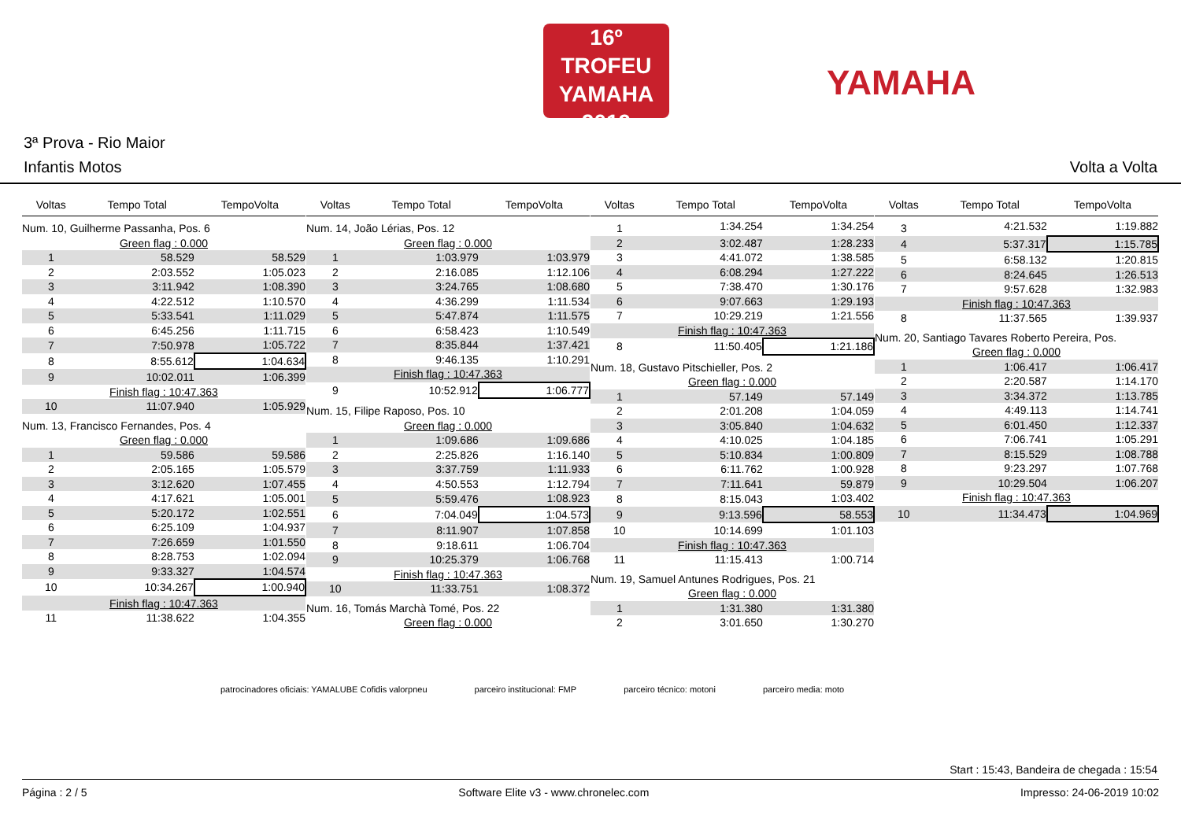16º TROFEU
YAMAHA
2019
YAMAHA
3ª Prova - Rio Maior
Infantis Motos Volta a Volta
| Voltas | Tempo Total | TempoVolta |
| --- | --- | --- |
| Num. 10, Guilherme Passanha, Pos. 6 | | |
| Green flag : 0.000 | | |
| 1 | 58.529 | 58.529 |
| 2 | 2:03.552 | 1:05.023 |
| 3 | 3:11.942 | 1:08.390 |
| 4 | 4:22.512 | 1:10.570 |
| 5 | 5:33.541 | 1:11.029 |
| 6 | 6:45.256 | 1:11.715 |
| 7 | 7:50.978 | 1:05.722 |
| 8 | 8:55.612 | 1:04.634 |
| 9 | 10:02.011 | 1:06.399 |
| Finish flag : 10:47.363 | | |
| 10 | 11:07.940 | 1:05.929 |
| Num. 13, Francisco Fernandes, Pos. 4 | | |
| Green flag : 0.000 | | |
| 1 | 59.586 | 59.586 |
| 2 | 2:05.165 | 1:05.579 |
| 3 | 3:12.620 | 1:07.455 |
| 4 | 4:17.621 | 1:05.001 |
| 5 | 5:20.172 | 1:02.551 |
| 6 | 6:25.109 | 1:04.937 |
| 7 | 7:26.659 | 1:01.550 |
| 8 | 8:28.753 | 1:02.094 |
| 9 | 9:33.327 | 1:04.574 |
| 10 | 10:34.267 | 1:00.940 |
| Finish flag : 10:47.363 | | |
| 11 | 11:38.622 | 1:04.355 |
| Voltas | Tempo Total | TempoVolta |
| --- | --- | --- |
| Num. 14, João Lérias, Pos. 12 | | |
| Green flag : 0.000 | | |
| 1 | 1:03.979 | 1:03.979 |
| 2 | 2:16.085 | 1:12.106 |
| 3 | 3:24.765 | 1:08.680 |
| 4 | 4:36.299 | 1:11.534 |
| 5 | 5:47.874 | 1:11.575 |
| 6 | 6:58.423 | 1:10.549 |
| 7 | 8:35.844 | 1:37.421 |
| 8 | 9:46.135 | 1:10.291 |
| Finish flag : 10:47.363 | | |
| 9 | 10:52.912 | 1:06.777 |
| Num. 15, Filipe Raposo, Pos. 10 | | |
| Green flag : 0.000 | | |
| 1 | 1:09.686 | 1:09.686 |
| 2 | 2:25.826 | 1:16.140 |
| 3 | 3:37.759 | 1:11.933 |
| 4 | 4:50.553 | 1:12.794 |
| 5 | 5:59.476 | 1:08.923 |
| 6 | 7:04.049 | 1:04.573 |
| 7 | 8:11.907 | 1:07.858 |
| 8 | 9:18.611 | 1:06.704 |
| 9 | 10:25.379 | 1:06.768 |
| Finish flag : 10:47.363 | | |
| 10 | 11:33.751 | 1:08.372 |
| Num. 16, Tomás Marchà Tomé, Pos. 22 | | |
| Green flag : 0.000 | | |
| Voltas | Tempo Total | TempoVolta |
| --- | --- | --- |
| 1 | 1:34.254 | 1:34.254 |
| 2 | 3:02.487 | 1:28.233 |
| 3 | 4:41.072 | 1:38.585 |
| 4 | 6:08.294 | 1:27.222 |
| 5 | 7:38.470 | 1:30.176 |
| 6 | 9:07.663 | 1:29.193 |
| 7 | 10:29.219 | 1:21.556 |
| Finish flag : 10:47.363 | | |
| 8 | 11:50.405 | 1:21.186 |
| Num. 18, Gustavo Pitschieller, Pos. 2 | | |
| Green flag : 0.000 | | |
| 1 | 57.149 | 57.149 |
| 2 | 2:01.208 | 1:04.059 |
| 3 | 3:05.840 | 1:04.632 |
| 4 | 4:10.025 | 1:04.185 |
| 5 | 5:10.834 | 1:00.809 |
| 6 | 6:11.762 | 1:00.928 |
| 7 | 7:11.641 | 59.879 |
| 8 | 8:15.043 | 1:03.402 |
| 9 | 9:13.596 | 58.553 |
| 10 | 10:14.699 | 1:01.103 |
| Finish flag : 10:47.363 | | |
| 11 | 11:15.413 | 1:00.714 |
| Num. 19, Samuel Antunes Rodrigues, Pos. 21 | | |
| Green flag : 0.000 | | |
| 1 | 1:31.380 | 1:31.380 |
| 2 | 3:01.650 | 1:30.270 |
| Voltas | Tempo Total | TempoVolta |
| --- | --- | --- |
| 3 | 4:21.532 | 1:19.882 |
| 4 | 5:37.317 | 1:15.785 |
| 5 | 6:58.132 | 1:20.815 |
| 6 | 8:24.645 | 1:26.513 |
| 7 | 9:57.628 | 1:32.983 |
| Finish flag : 10:47.363 | | |
| 8 | 11:37.565 | 1:39.937 |
| Num. 20, Santiago Tavares Roberto Pereira, Pos. | | |
| Green flag : 0.000 | | |
| 1 | 1:06.417 | 1:06.417 |
| 2 | 2:20.587 | 1:14.170 |
| 3 | 3:34.372 | 1:13.785 |
| 4 | 4:49.113 | 1:14.741 |
| 5 | 6:01.450 | 1:12.337 |
| 6 | 7:06.741 | 1:05.291 |
| 7 | 8:15.529 | 1:08.788 |
| 8 | 9:23.297 | 1:07.768 |
| 9 | 10:29.504 | 1:06.207 |
| Finish flag : 10:47.363 | | |
| 10 | 11:34.473 | 1:04.969 |
patrocinadores oficiais: YAMALUBE Cofidis valorpneu parceiro institucional: FMP parceiro técnico: motoni parceiro media: moto
Start : 15:43, Bandeira de chegada : 15:54
Página : 2 / 5 Software Elite v3 - www.chronelec.com Impresso: 24-06-2019 10:02